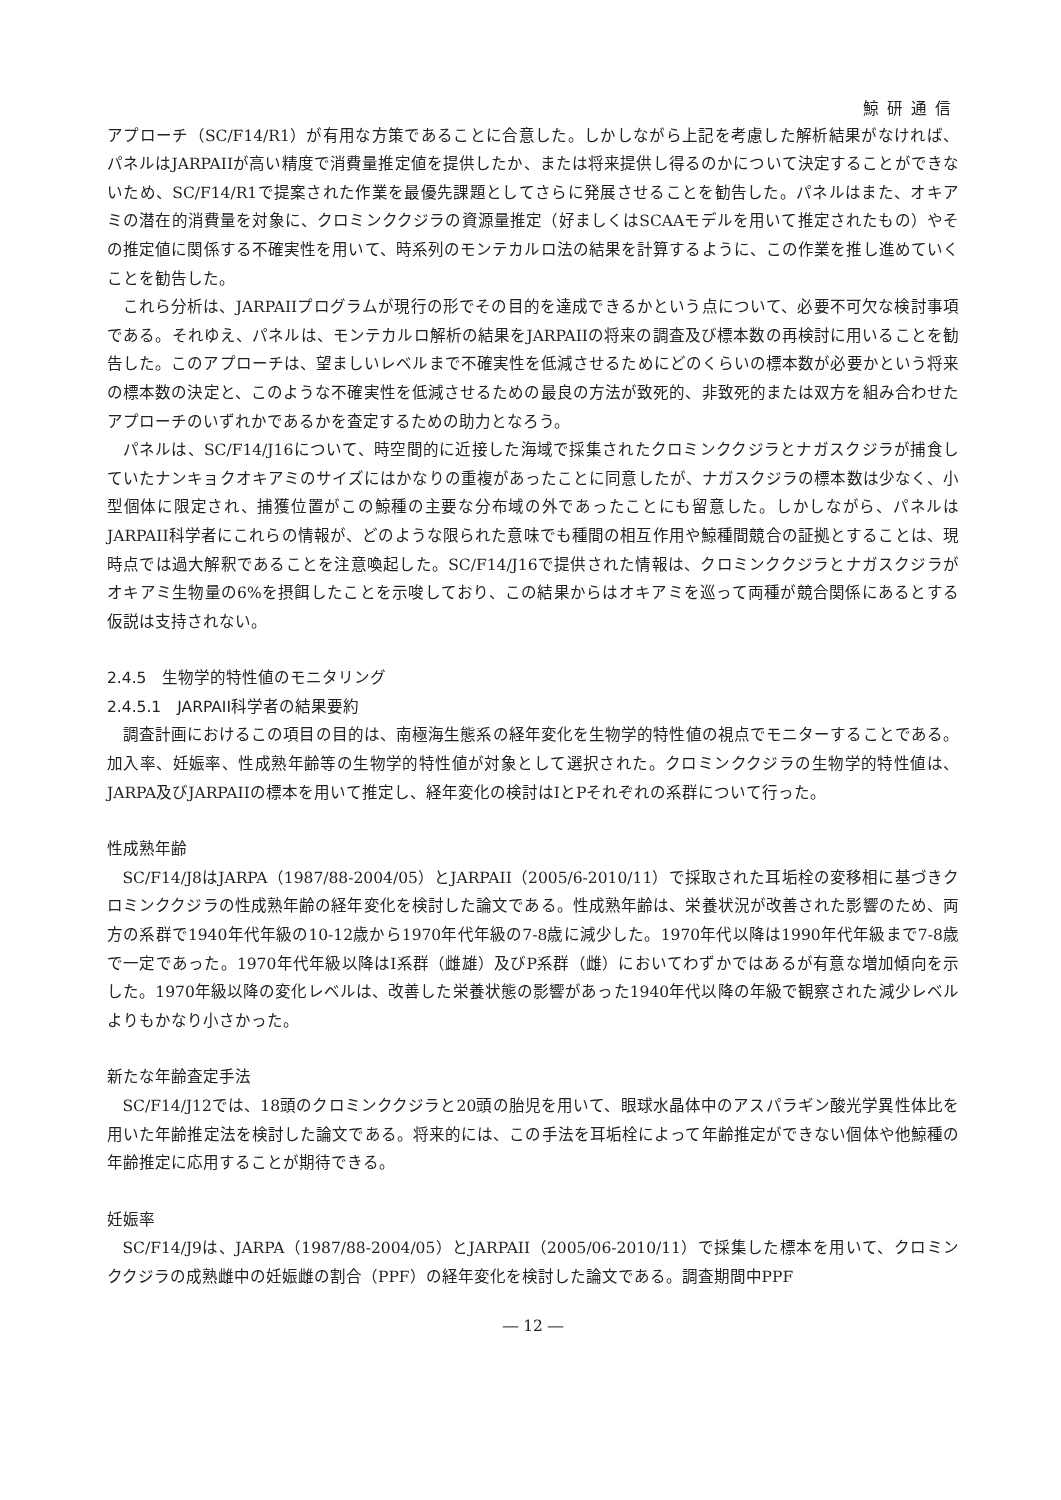鯨研通信
アプローチ（SC/F14/R1）が有用な方策であることに合意した。しかしながら上記を考慮した解析結果がなければ、パネルはJARPAIIが高い精度で消費量推定値を提供したか、または将来提供し得るのかについて決定することができないため、SC/F14/R1で提案された作業を最優先課題としてさらに発展させることを勧告した。パネルはまた、オキアミの潜在的消費量を対象に、クロミンククジラの資源量推定（好ましくはSCAAモデルを用いて推定されたもの）やその推定値に関係する不確実性を用いて、時系列のモンテカルロ法の結果を計算するように、この作業を推し進めていくことを勧告した。
これら分析は、JARPAIIプログラムが現行の形でその目的を達成できるかという点について、必要不可欠な検討事項である。それゆえ、パネルは、モンテカルロ解析の結果をJARPAIIの将来の調査及び標本数の再検討に用いることを勧告した。このアプローチは、望ましいレベルまで不確実性を低減させるためにどのくらいの標本数が必要かという将来の標本数の決定と、このような不確実性を低減させるための最良の方法が致死的、非致死的または双方を組み合わせたアプローチのいずれかであるかを査定するための助力となろう。
パネルは、SC/F14/J16について、時空間的に近接した海域で採集されたクロミンククジラとナガスクジラが捕食していたナンキョクオキアミのサイズにはかなりの重複があったことに同意したが、ナガスクジラの標本数は少なく、小型個体に限定され、捕獲位置がこの鯨種の主要な分布域の外であったことにも留意した。しかしながら、パネルはJARPAII科学者にこれらの情報が、どのような限られた意味でも種間の相互作用や鯨種間競合の証拠とすることは、現時点では過大解釈であることを注意喚起した。SC/F14/J16で提供された情報は、クロミンククジラとナガスクジラがオキアミ生物量の6%を摂餌したことを示唆しており、この結果からはオキアミを巡って両種が競合関係にあるとする仮説は支持されない。
2.4.5　生物学的特性値のモニタリング
2.4.5.1　JARPAII科学者の結果要約
調査計画におけるこの項目の目的は、南極海生態系の経年変化を生物学的特性値の視点でモニターすることである。加入率、妊娠率、性成熟年齢等の生物学的特性値が対象として選択された。クロミンククジラの生物学的特性値は、JARPA及びJARPAIIの標本を用いて推定し、経年変化の検討はIとPそれぞれの系群について行った。
性成熟年齢
SC/F14/J8はJARPA（1987/88-2004/05）とJARPAII（2005/6-2010/11）で採取された耳垢栓の変移相に基づきクロミンククジラの性成熟年齢の経年変化を検討した論文である。性成熟年齢は、栄養状況が改善された影響のため、両方の系群で1940年代年級の10-12歳から1970年代年級の7-8歳に減少した。1970年代以降は1990年代年級まで7-8歳で一定であった。1970年代年級以降はI系群（雌雄）及びP系群（雌）においてわずかではあるが有意な増加傾向を示した。1970年級以降の変化レベルは、改善した栄養状態の影響があった1940年代以降の年級で観察された減少レベルよりもかなり小さかった。
新たな年齢査定手法
SC/F14/J12では、18頭のクロミンククジラと20頭の胎児を用いて、眼球水晶体中のアスパラギン酸光学異性体比を用いた年齢推定法を検討した論文である。将来的には、この手法を耳垢栓によって年齢推定ができない個体や他鯨種の年齢推定に応用することが期待できる。
妊娠率
SC/F14/J9は、JARPA（1987/88-2004/05）とJARPAII（2005/06-2010/11）で採集した標本を用いて、クロミンククジラの成熟雌中の妊娠雌の割合（PPF）の経年変化を検討した論文である。調査期間中PPF
― 12 ―